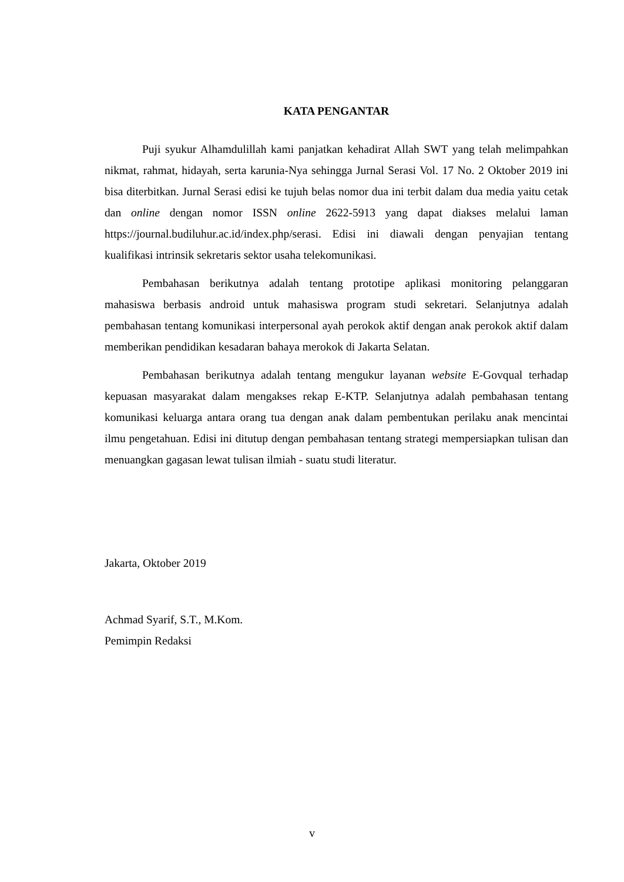KATA PENGANTAR
Puji syukur Alhamdulillah kami panjatkan kehadirat Allah SWT yang telah melimpahkan nikmat, rahmat, hidayah, serta karunia-Nya sehingga Jurnal Serasi Vol. 17 No. 2 Oktober 2019 ini bisa diterbitkan. Jurnal Serasi edisi ke tujuh belas nomor dua ini terbit dalam dua media yaitu cetak dan online dengan nomor ISSN online 2622-5913 yang dapat diakses melalui laman https://journal.budiluhur.ac.id/index.php/serasi. Edisi ini diawali dengan penyajian tentang kualifikasi intrinsik sekretaris sektor usaha telekomunikasi.
Pembahasan berikutnya adalah tentang prototipe aplikasi monitoring pelanggaran mahasiswa berbasis android untuk mahasiswa program studi sekretari. Selanjutnya adalah pembahasan tentang komunikasi interpersonal ayah perokok aktif dengan anak perokok aktif dalam memberikan pendidikan kesadaran bahaya merokok di Jakarta Selatan.
Pembahasan berikutnya adalah tentang mengukur layanan website E-Govqual terhadap kepuasan masyarakat dalam mengakses rekap E-KTP. Selanjutnya adalah pembahasan tentang komunikasi keluarga antara orang tua dengan anak dalam pembentukan perilaku anak mencintai ilmu pengetahuan. Edisi ini ditutup dengan pembahasan tentang strategi mempersiapkan tulisan dan menuangkan gagasan lewat tulisan ilmiah - suatu studi literatur.
Jakarta, Oktober 2019
Achmad Syarif, S.T., M.Kom.
Pemimpin Redaksi
v